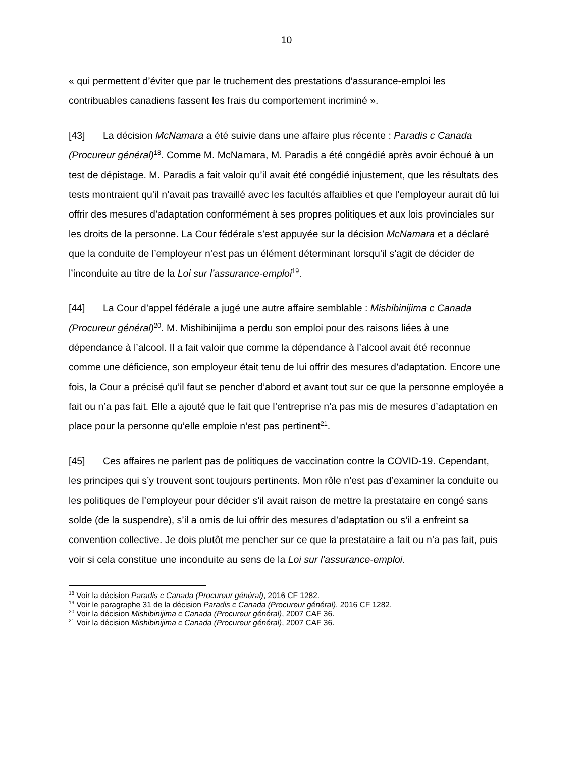10
« qui permettent d’éviter que par le truchement des prestations d’assurance-emploi les contribuables canadiens fassent les frais du comportement incriminé ».
[43] La décision McNamara a été suivie dans une affaire plus récente : Paradis c Canada (Procureur général)<sup>18</sup>. Comme M. McNamara, M. Paradis a été congédié après avoir échoué à un test de dépistage. M. Paradis a fait valoir qu’il avait été congédié injustement, que les résultats des tests montraient qu’il n’avait pas travaillé avec les facultés affaiblies et que l’employeur aurait dû lui offrir des mesures d’adaptation conformément à ses propres politiques et aux lois provinciales sur les droits de la personne. La Cour fédérale s’est appuyée sur la décision McNamara et a déclaré que la conduite de l’employeur n’est pas un élément déterminant lorsqu’il s’agit de décider de l’inconduite au titre de la Loi sur l’assurance-emploi<sup>19</sup>.
[44] La Cour d’appel fédérale a jugé une autre affaire semblable : Mishibinijima c Canada (Procureur général)<sup>20</sup>. M. Mishibinijima a perdu son emploi pour des raisons liées à une dépendance à l’alcool. Il a fait valoir que comme la dépendance à l’alcool avait été reconnue comme une déficience, son employeur était tenu de lui offrir des mesures d’adaptation. Encore une fois, la Cour a précisé qu’il faut se pencher d’abord et avant tout sur ce que la personne employée a fait ou n’a pas fait. Elle a ajouté que le fait que l’entreprise n’a pas mis de mesures d’adaptation en place pour la personne qu’elle emploie n’est pas pertinent<sup>21</sup>.
[45] Ces affaires ne parlent pas de politiques de vaccination contre la COVID-19. Cependant, les principes qui s’y trouvent sont toujours pertinents. Mon rôle n’est pas d’examiner la conduite ou les politiques de l’employeur pour décider s’il avait raison de mettre la prestataire en congé sans solde (de la suspendre), s’il a omis de lui offrir des mesures d’adaptation ou s’il a enfreint sa convention collective. Je dois plutôt me pencher sur ce que la prestataire a fait ou n’a pas fait, puis voir si cela constitue une inconduite au sens de la Loi sur l’assurance-emploi.
<sup>18</sup> Voir la décision Paradis c Canada (Procureur général), 2016 CF 1282.
<sup>19</sup> Voir le paragraphe 31 de la décision Paradis c Canada (Procureur général), 2016 CF 1282.
<sup>20</sup> Voir la décision Mishibinijima c Canada (Procureur général), 2007 CAF 36.
<sup>21</sup> Voir la décision Mishibinijima c Canada (Procureur général), 2007 CAF 36.